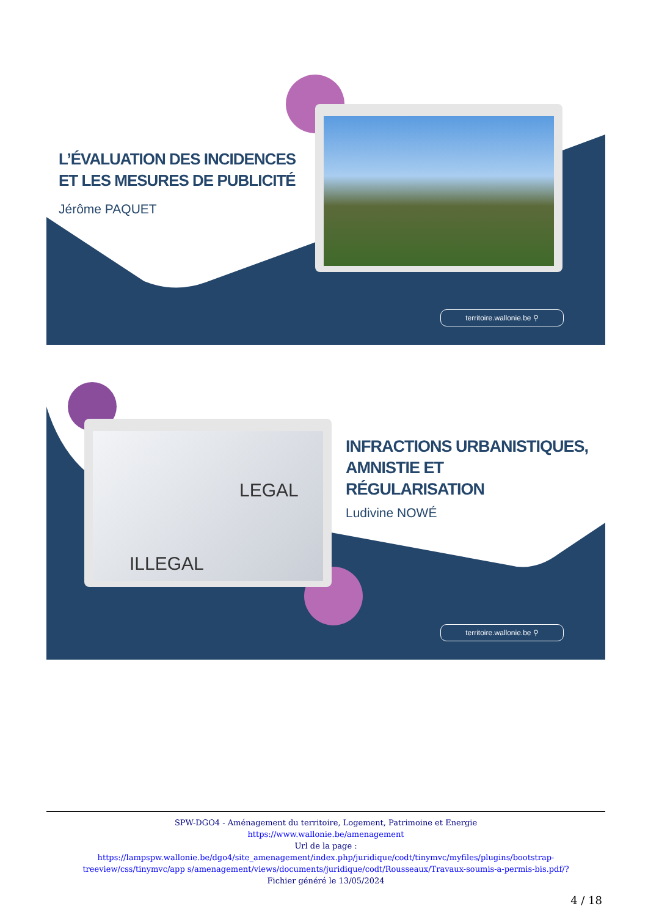L’ÉVALUATION DES INCIDENCES
ET LES MESURES DE PUBLICITÉ
Jérôme PAQUET
territoire.wallonie.be ⚲
LEGAL
ILLEGAL
INFRACTIONS URBANISTIQUES,
AMNISTIE ET
RÉGULARISATION
Ludivine NOWÉ
territoire.wallonie.be ⚲
SPW-DGO4 - Aménagement du territoire, Logement, Patrimoine et Energie
https://www.wallonie.be/amenagement
Url de la page :
https://lampspw.wallonie.be/dgo4/site_amenagement/index.php/juridique/codt/tinymvc/myfiles/plugins/bootstrap-treeview/css/tinymvc/app s/amenagement/views/documents/juridique/codt/Rousseaux/Travaux-soumis-a-permis-bis.pdf/?
Fichier généré le 13/05/2024
4 / 18